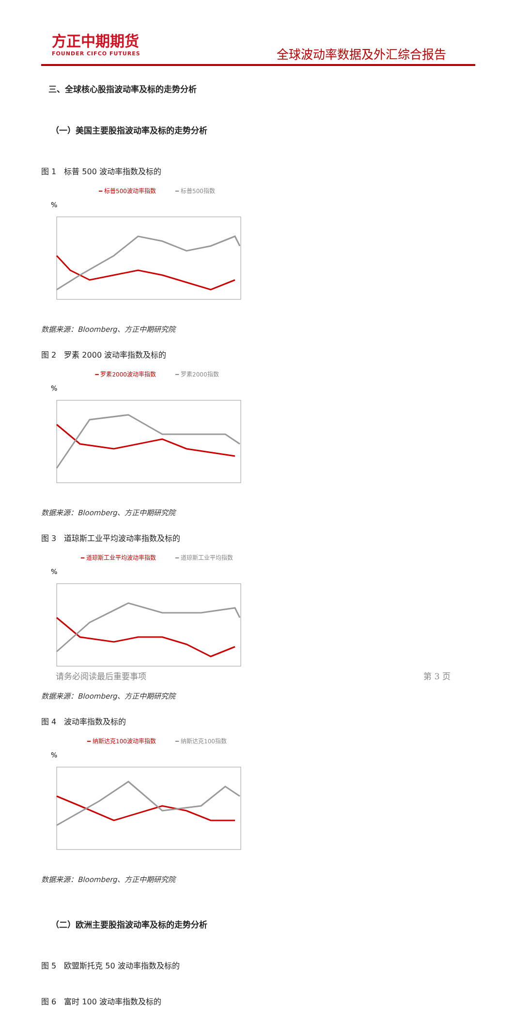方正中期期货
FOUNDER CIFCO FUTURES
全球波动率数据及外汇综合报告
三、全球核心股指波动率及标的走势分析
（一）美国主要股指波动率及标的走势分析
图 1　标普 500 波动率指数及标的
━ 标普500波动率指数 ━ 标普500指数
%
数据来源：Bloomberg、方正中期研究院
图 2　罗素 2000 波动率指数及标的
━ 罗素2000波动率指数 ━ 罗素2000指数
%
数据来源：Bloomberg、方正中期研究院
图 3　道琼斯工业平均波动率指数及标的
━ 道琼斯工业平均波动率指数 ━ 道琼斯工业平均指数
%
数据来源：Bloomberg、方正中期研究院
图 4　波动率指数及标的
━ 纳斯达克100波动率指数 ━ 纳斯达克100指数
%
数据来源：Bloomberg、方正中期研究院
（二）欧洲主要股指波动率及标的走势分析
图 5　欧盟斯托克 50 波动率指数及标的
图 6　富时 100 波动率指数及标的
请务必阅读最后重要事项 第 3 页